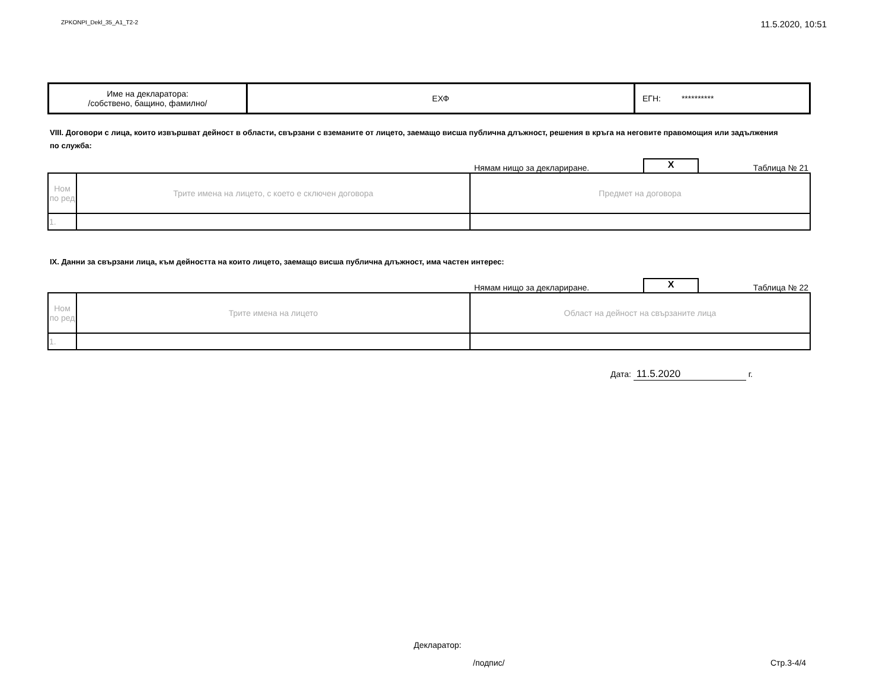ZPKONPI_Dekl_35_A1_T2-2 11.5.2020, 10:51
| Име на декларатора: /собствено, бащино, фамилно/ | ЕХФ | ЕГН: ********** |
VIII. Договори с лица, които извършват дейност в области, свързани с вземаните от лицето, заемащо висша публична длъжност, решения в кръга на неговите правомощия или задължения по служба:
Нямам нищо за деклариране. X Таблица № 21
| Ном по ред | Трите имена на лицето, с което е сключен договора | Предмет на договора |
| 1. | | |
IX. Данни за свързани лица, към дейността на които лицето, заемащо висша публична длъжност, има частен интерес:
Нямам нищо за деклариране. X Таблица № 22
| Ном по ред | Трите имена на лицето | Област на дейност на свързаните лица |
| 1. | | |
Дата: 11.5.2020 г.
Декларатор:
/подпис/ Стр.3-4/4